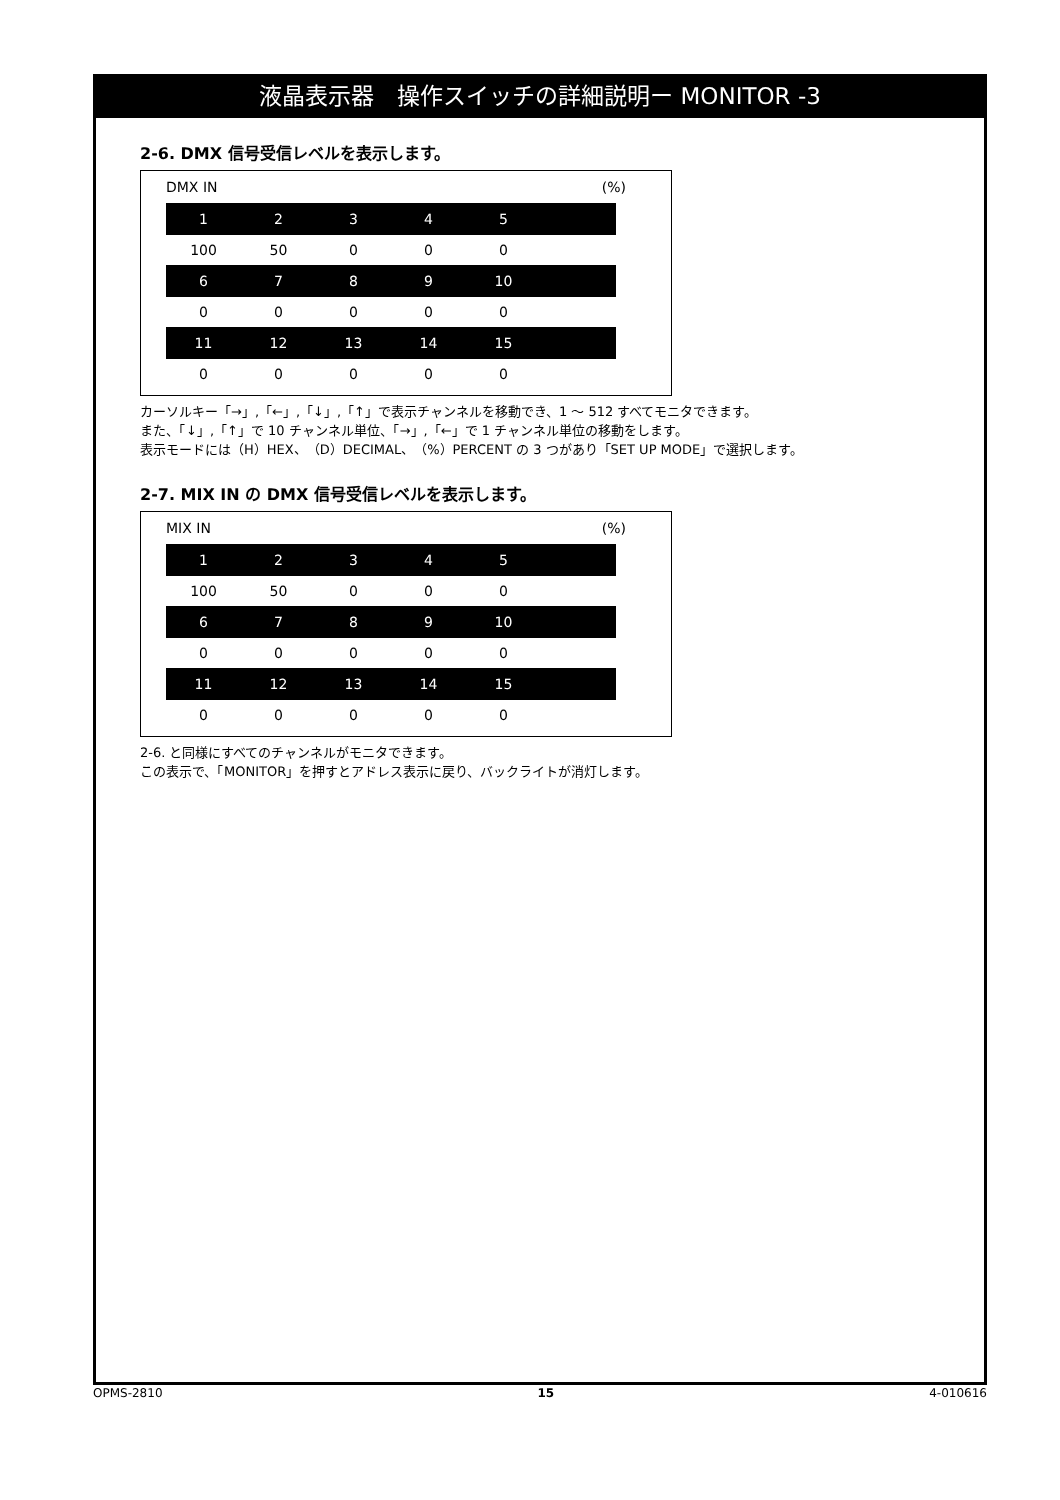液晶表示器　操作スイッチの詳細説明ー MONITOR -3
2-6. DMX 信号受信レベルを表示します。
DMX IN (%)
| 1 | 2 | 3 | 4 | 5 | |
| 100 | 50 | 0 | 0 | 0 | |
| 6 | 7 | 8 | 9 | 10 | |
| 0 | 0 | 0 | 0 | 0 | |
| 11 | 12 | 13 | 14 | 15 | |
| 0 | 0 | 0 | 0 | 0 | |
カーソルキー「→」,「←」,「↓」,「↑」で表示チャンネルを移動でき、1 ～ 512 すべてモニタできます。
また、「↓」,「↑」で 10 チャンネル単位、「→」,「←」で 1 チャンネル単位の移動をします。
表示モードには（H）HEX、（D）DECIMAL、（%）PERCENT の 3 つがあり「SET UP MODE」で選択します。
2-7. MIX IN の DMX 信号受信レベルを表示します。
MIX IN (%)
| 1 | 2 | 3 | 4 | 5 | |
| 100 | 50 | 0 | 0 | 0 | |
| 6 | 7 | 8 | 9 | 10 | |
| 0 | 0 | 0 | 0 | 0 | |
| 11 | 12 | 13 | 14 | 15 | |
| 0 | 0 | 0 | 0 | 0 | |
2-6. と同様にすべてのチャンネルがモニタできます。
この表示で、「MONITOR」を押すとアドレス表示に戻り、バックライトが消灯します。
OPMS-2810 15 4-010616